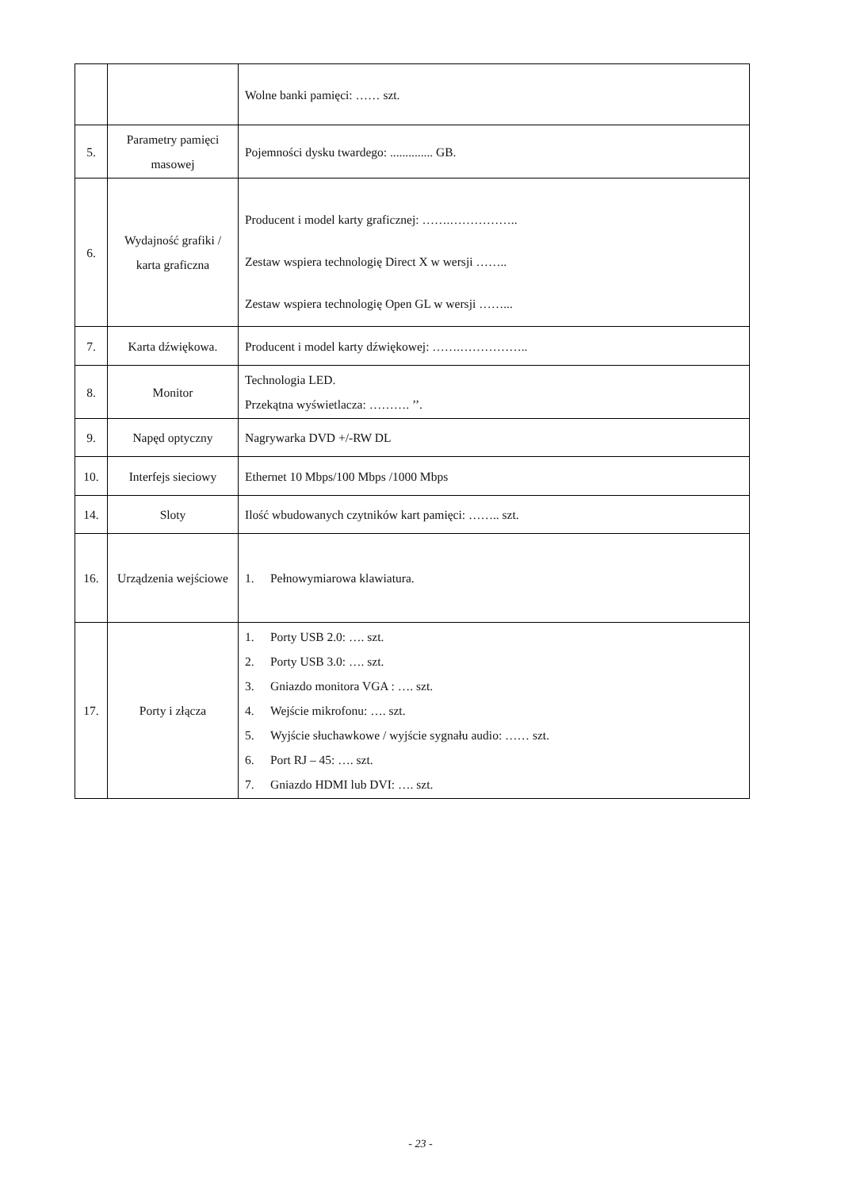| | | Wolne banki pamięci: …… szt. |
| 5. | Parametry pamięci masowej | Pojemności dysku twardego: .............. GB. |
| 6. | Wydajność grafiki / karta graficzna | Producent i model karty graficznej: …….…………….. Zestaw wspiera technologię Direct X w wersji …….. Zestaw wspiera technologię Open GL w wersji ……... |
| 7. | Karta dźwiękowa. | Producent i model karty dźwiękowej: …….…………….. |
| 8. | Monitor | Technologia LED. Przekątna wyświetlacza: ………. ’’. |
| 9. | Napęd optyczny | Nagrywarka DVD +/-RW DL |
| 10. | Interfejs sieciowy | Ethernet 10 Mbps/100 Mbps /1000 Mbps |
| 14. | Sloty | Ilość wbudowanych czytników kart pamięci: …….. szt. |
| 16. | Urządzenia wejściowe | 1. Pełnowymiarowa klawiatura. |
| 17. | Porty i złącza | 1. Porty USB 2.0: …. szt. 2. Porty USB 3.0: …. szt. 3. Gniazdo monitora VGA : …. szt. 4. Wejście mikrofonu: …. szt. 5. Wyjście słuchawkowe / wyjście sygnału audio: …… szt. 6. Port RJ – 45: …. szt. 7. Gniazdo HDMI lub DVI: …. szt. |
- 23 -